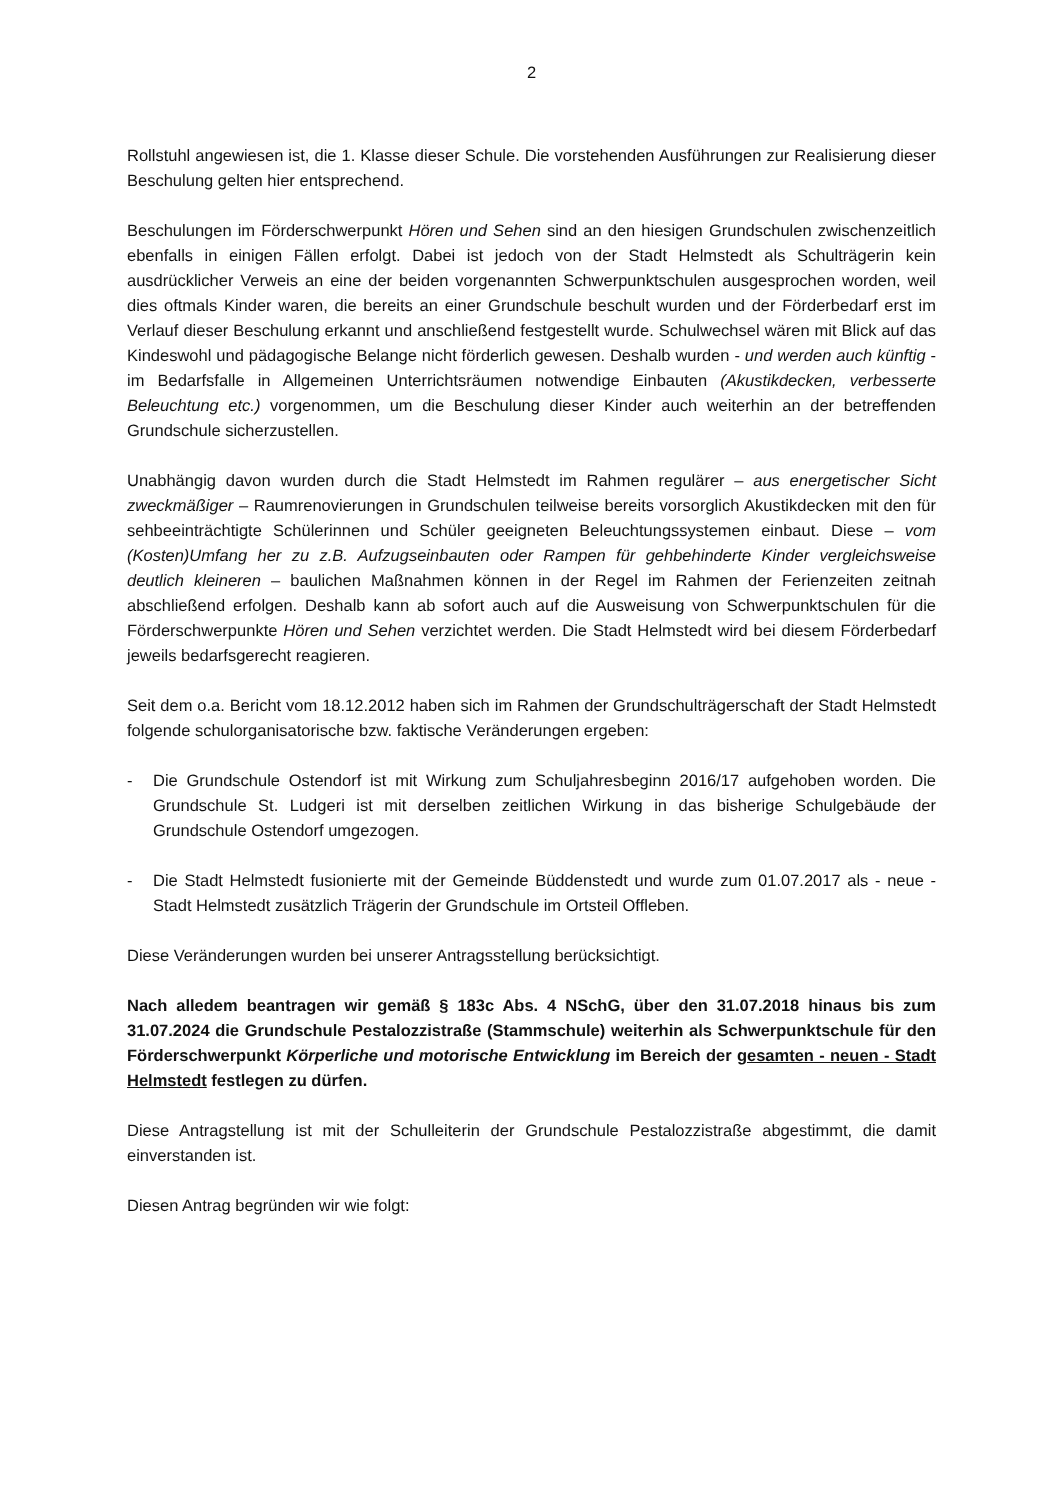2
Rollstuhl angewiesen ist, die 1. Klasse dieser Schule. Die vorstehenden Ausführungen zur Realisierung dieser Beschulung gelten hier entsprechend.
Beschulungen im Förderschwerpunkt Hören und Sehen sind an den hiesigen Grundschulen zwischenzeitlich ebenfalls in einigen Fällen erfolgt. Dabei ist jedoch von der Stadt Helmstedt als Schulträgerin kein ausdrücklicher Verweis an eine der beiden vorgenannten Schwerpunktschulen ausgesprochen worden, weil dies oftmals Kinder waren, die bereits an einer Grundschule beschult wurden und der Förderbedarf erst im Verlauf dieser Beschulung erkannt und anschließend festgestellt wurde. Schulwechsel wären mit Blick auf das Kindeswohl und pädagogische Belange nicht förderlich gewesen. Deshalb wurden - und werden auch künftig - im Bedarfsfalle in Allgemeinen Unterrichtsräumen notwendige Einbauten (Akustikdecken, verbesserte Beleuchtung etc.) vorgenommen, um die Beschulung dieser Kinder auch weiterhin an der betreffenden Grundschule sicherzustellen.
Unabhängig davon wurden durch die Stadt Helmstedt im Rahmen regulärer – aus energetischer Sicht zweckmäßiger – Raumrenovierungen in Grundschulen teilweise bereits vorsorglich Akustikdecken mit den für sehbeeinträchtigte Schülerinnen und Schüler geeigneten Beleuchtungssystemen einbaut. Diese – vom (Kosten)Umfang her zu z.B. Aufzugseinbauten oder Rampen für gehbehinderte Kinder vergleichsweise deutlich kleineren – baulichen Maßnahmen können in der Regel im Rahmen der Ferienzeiten zeitnah abschließend erfolgen. Deshalb kann ab sofort auch auf die Ausweisung von Schwerpunktschulen für die Förderschwerpunkte Hören und Sehen verzichtet werden. Die Stadt Helmstedt wird bei diesem Förderbedarf jeweils bedarfsgerecht reagieren.
Seit dem o.a. Bericht vom 18.12.2012 haben sich im Rahmen der Grundschulträgerschaft der Stadt Helmstedt folgende schulorganisatorische bzw. faktische Veränderungen ergeben:
- Die Grundschule Ostendorf ist mit Wirkung zum Schuljahresbeginn 2016/17 aufgehoben worden. Die Grundschule St. Ludgeri ist mit derselben zeitlichen Wirkung in das bisherige Schulgebäude der Grundschule Ostendorf umgezogen.
- Die Stadt Helmstedt fusionierte mit der Gemeinde Büddenstedt und wurde zum 01.07.2017 als - neue - Stadt Helmstedt zusätzlich Trägerin der Grundschule im Ortsteil Offleben.
Diese Veränderungen wurden bei unserer Antragsstellung berücksichtigt.
Nach alledem beantragen wir gemäß § 183c Abs. 4 NSchG, über den 31.07.2018 hinaus bis zum 31.07.2024 die Grundschule Pestalozzistraße (Stammschule) weiterhin als Schwerpunktschule für den Förderschwerpunkt Körperliche und motorische Entwicklung im Bereich der gesamten - neuen - Stadt Helmstedt festlegen zu dürfen.
Diese Antragstellung ist mit der Schulleiterin der Grundschule Pestalozzistraße abgestimmt, die damit einverstanden ist.
Diesen Antrag begründen wir wie folgt: